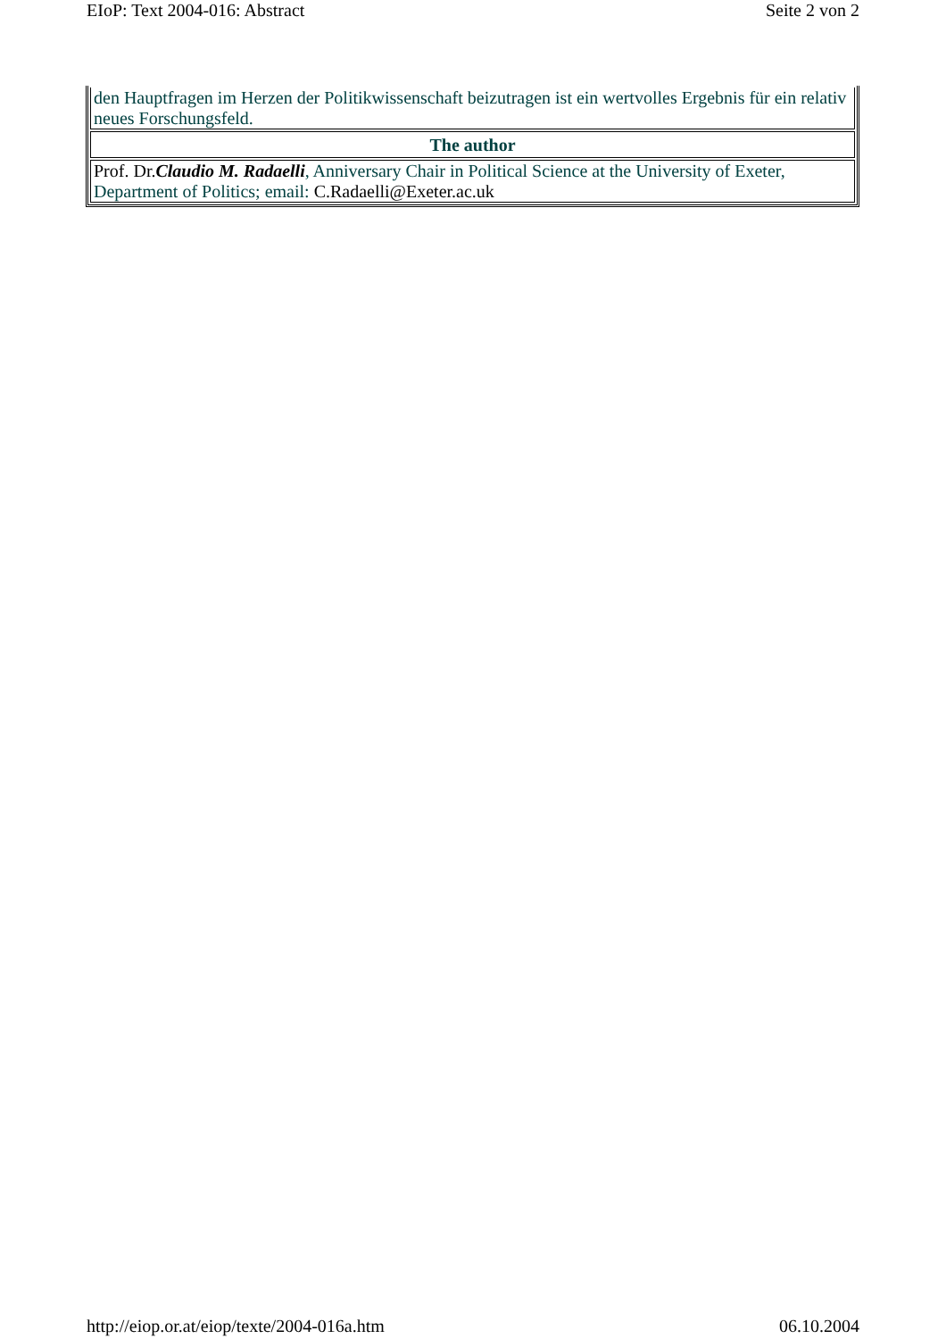EIoP: Text 2004-016: Abstract Seite 2 von 2
| den Hauptfragen im Herzen der Politikwissenschaft beizutragen ist ein wertvolles Ergebnis für ein relativ neues Forschungsfeld. |
| The author |
| Prof. Dr. Claudio M. Radaelli , Anniversary Chair in Political Science at the University of Exeter, Department of Politics; email: C.Radaelli@Exeter.ac.uk |
http://eiop.or.at/eiop/texte/2004-016a.htm 06.10.2004